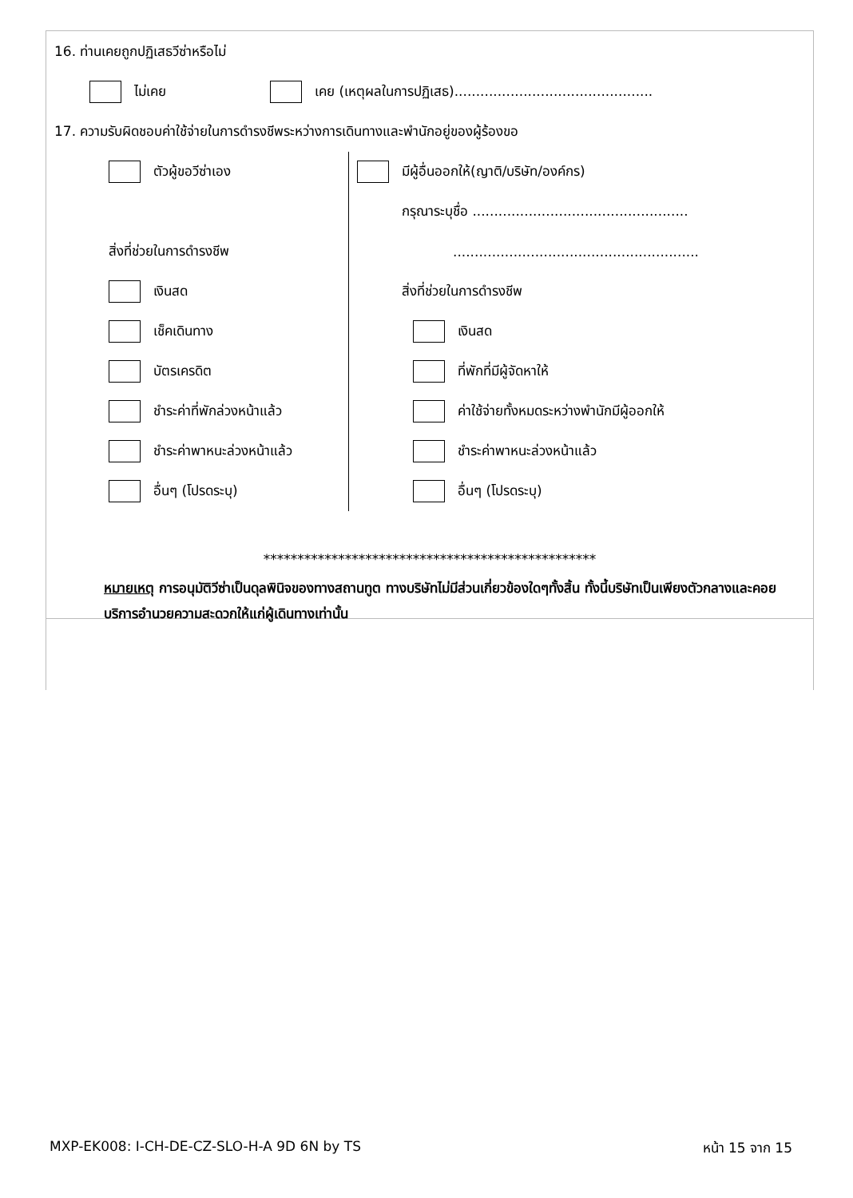16. ท่านเคยถูกปฏิเสธวีซ่าหรือไม่
ไม่เคย เคย (เหตุผลในการปฏิเสธ)..............................................
17. ความรับผิดชอบค่าใช้จ่ายในการดำรงชีพระหว่างการเดินทางและพำนักอยู่ของผู้ร้องขอ
ตัวผู้ขอวีซ่าเอง
สิ่งที่ช่วยในการดำรงชีพ
เงินสด
เช็คเดินทาง
บัตรเครดิต
ชำระค่าที่พักล่วงหน้าแล้ว
ชำระค่าพาหนะล่วงหน้าแล้ว
อื่นๆ (โปรดระบุ)
มีผู้อื่นออกให้(ญาติ/บริษัท/องค์กร)
กรุณาระบุชื่อ ..................................................
.........................................................
สิ่งที่ช่วยในการดำรงชีพ
เงินสด
ที่พักที่มีผู้จัดหาให้
ค่าใช้จ่ายทั้งหมดระหว่างพำนักมีผู้ออกให้
ชำระค่าพาหนะล่วงหน้าแล้ว
อื่นๆ (โปรดระบุ)
*************************************************
หมายเหตุ การอนุมัติวีซ่าเป็นดุลพินิจของทางสถานทูต ทางบริษัทไม่มีส่วนเกี่ยวข้องใดๆทั้งสิ้น ทั้งนี้บริษัทเป็นเพียงตัวกลางและคอยบริการอำนวยความสะดวกให้แก่ผู้เดินทางเท่านั้น
MXP-EK008: I-CH-DE-CZ-SLO-H-A 9D 6N by TS หน้า 15 จาก 15